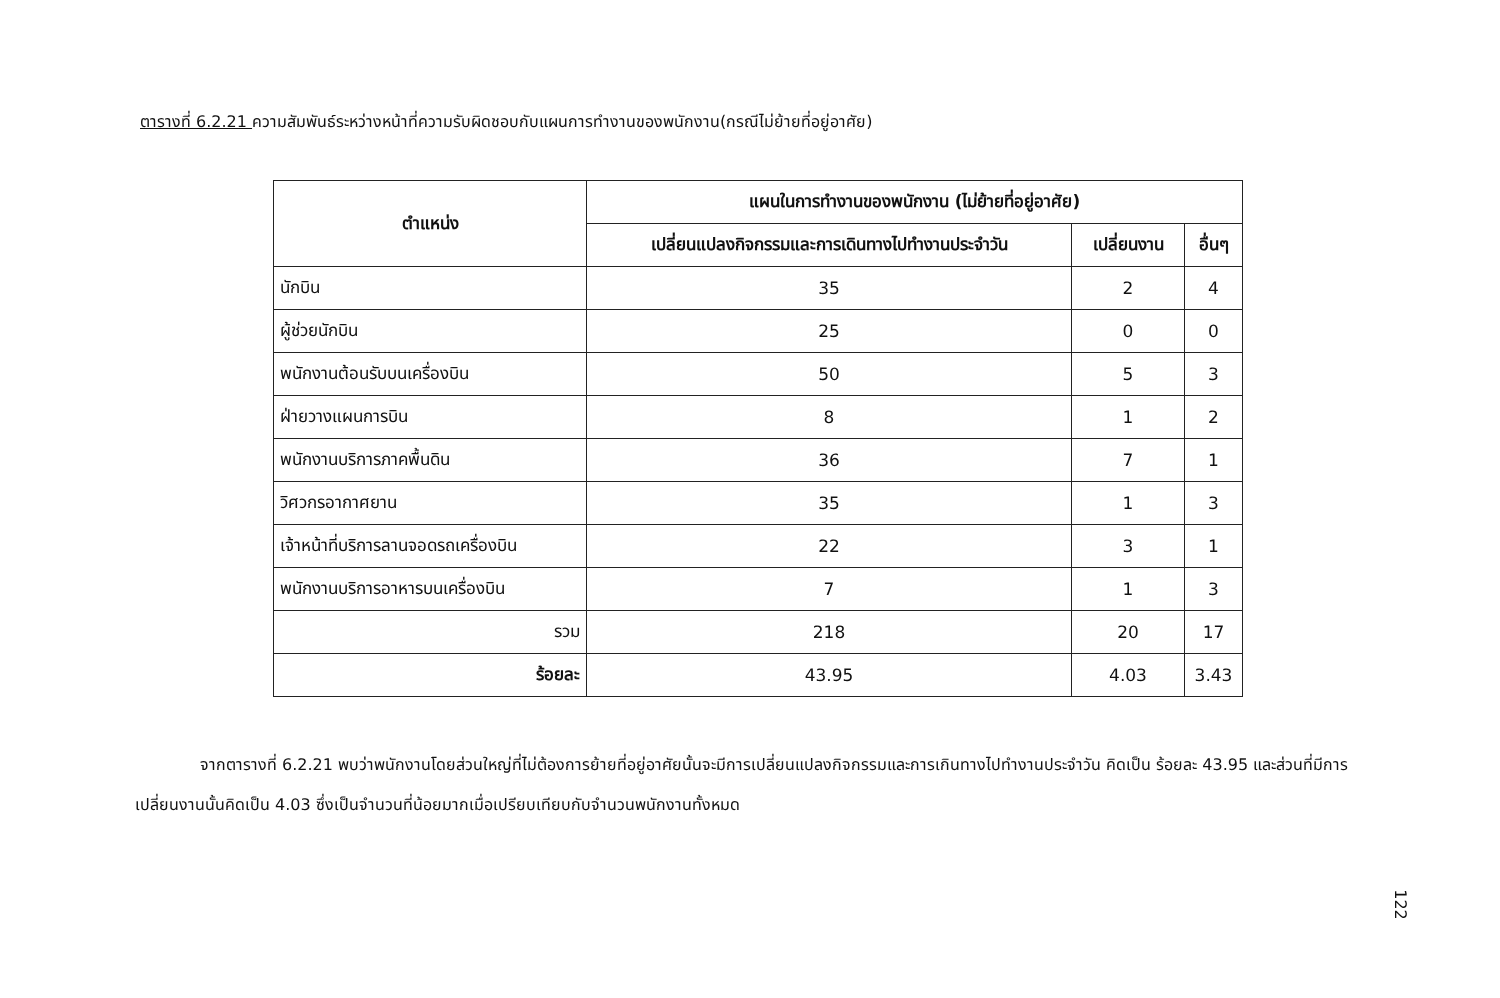ตารางที่ 6.2.21 ความสัมพันธ์ระหว่างหน้าที่ความรับผิดชอบกับแผนการทำงานของพนักงาน(กรณีไม่ย้ายที่อยู่อาศัย)
| ตำแหน่ง | แผนในการทำงานของพนักงาน (ไม่ย้ายที่อยู่อาศัย) | | |
| --- | --- | --- | --- |
| | เปลี่ยนแปลงกิจกรรมและการเดินทางไปทำงานประจำวัน | เปลี่ยนงาน | อื่นๆ |
| นักบิน | 35 | 2 | 4 |
| ผู้ช่วยนักบิน | 25 | 0 | 0 |
| พนักงานต้อนรับบนเครื่องบิน | 50 | 5 | 3 |
| ฝ่ายวางแผนการบิน | 8 | 1 | 2 |
| พนักงานบริการภาคพื้นดิน | 36 | 7 | 1 |
| วิศวกรอากาศยาน | 35 | 1 | 3 |
| เจ้าหน้าที่บริการลานจอดรถเครื่องบิน | 22 | 3 | 1 |
| พนักงานบริการอาหารบนเครื่องบิน | 7 | 1 | 3 |
| รวม | 218 | 20 | 17 |
| ร้อยละ | 43.95 | 4.03 | 3.43 |
จากตารางที่ 6.2.21 พบว่าพนักงานโดยส่วนใหญ่ที่ไม่ต้องการย้ายที่อยู่อาศัยนั้นจะมีการเปลี่ยนแปลงกิจกรรมและการเกินทางไปทำงานประจำวัน คิดเป็น ร้อยละ 43.95 และส่วนที่มีการเปลี่ยนงานนั้นคิดเป็น 4.03 ซึ่งเป็นจำนวนที่น้อยมากเมื่อเปรียบเทียบกับจำนวนพนักงานทั้งหมด
122